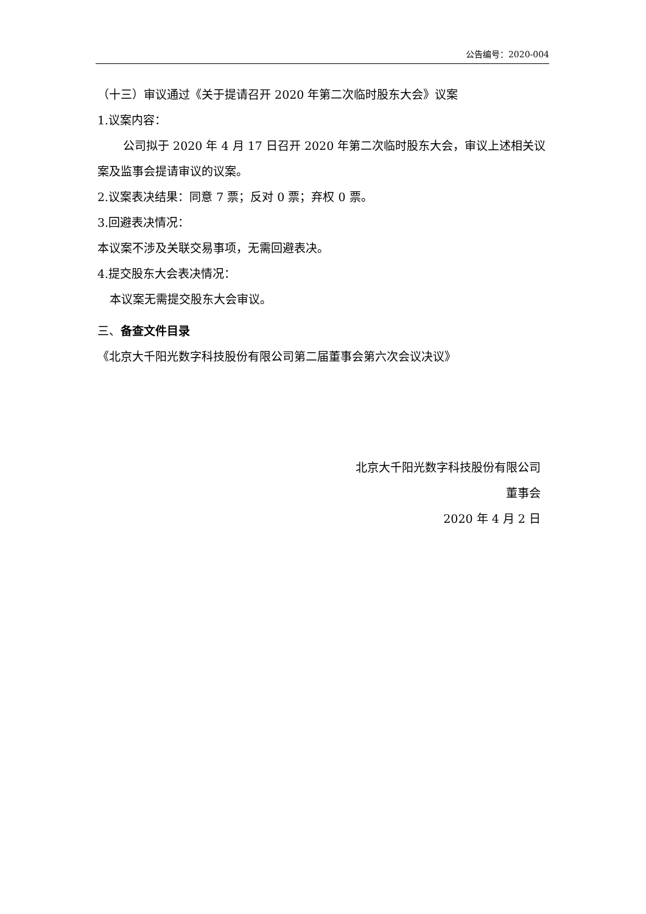公告编号：2020-004
（十三）审议通过《关于提请召开 2020 年第二次临时股东大会》议案
1.议案内容：
公司拟于 2020 年 4 月 17 日召开 2020 年第二次临时股东大会，审议上述相关议案及监事会提请审议的议案。
2.议案表决结果：同意 7 票；反对 0 票；弃权 0 票。
3.回避表决情况：
本议案不涉及关联交易事项，无需回避表决。
4.提交股东大会表决情况：
本议案无需提交股东大会审议。
三、备查文件目录
《北京大千阳光数字科技股份有限公司第二届董事会第六次会议决议》
北京大千阳光数字科技股份有限公司
董事会
2020 年 4 月 2 日